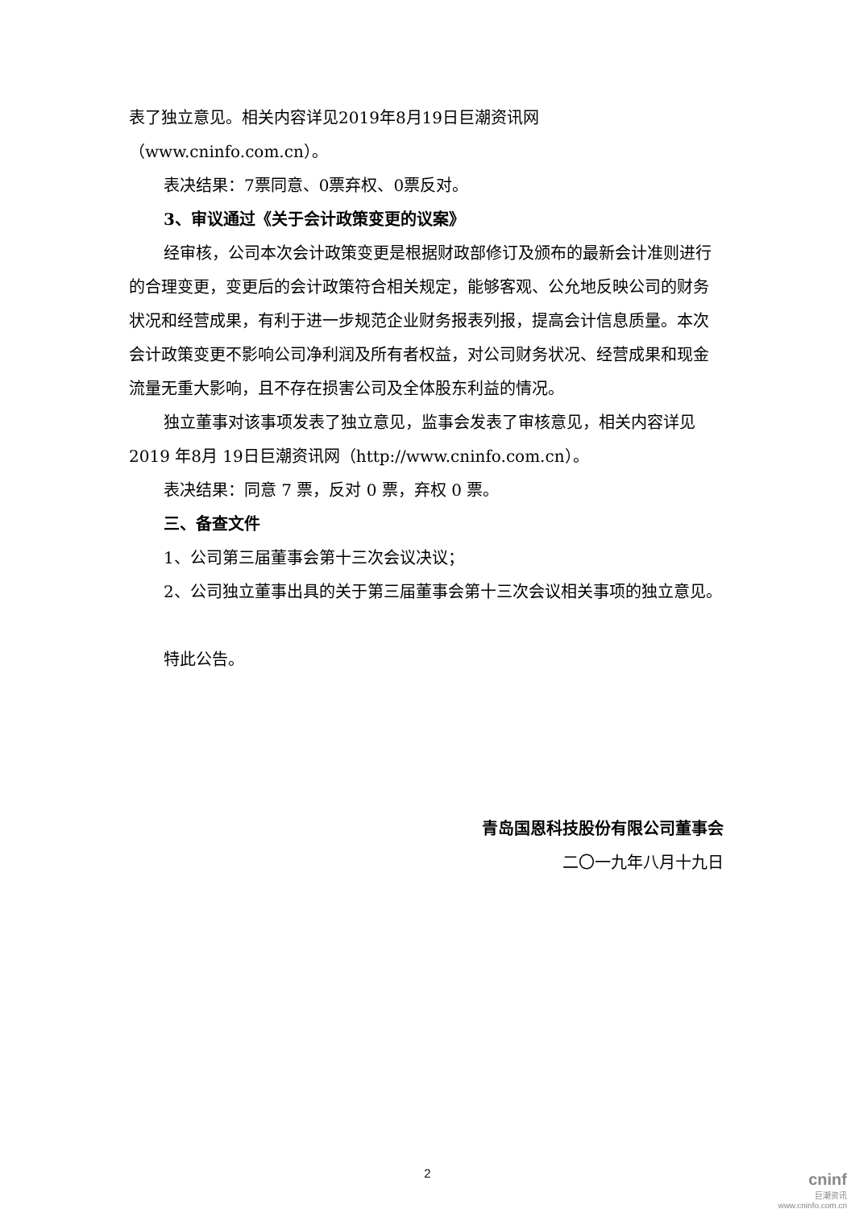表了独立意见。相关内容详见2019年8月19日巨潮资讯网（www.cninfo.com.cn）。
表决结果：7票同意、0票弃权、0票反对。
3、审议通过《关于会计政策变更的议案》
经审核，公司本次会计政策变更是根据财政部修订及颁布的最新会计准则进行的合理变更，变更后的会计政策符合相关规定，能够客观、公允地反映公司的财务状况和经营成果，有利于进一步规范企业财务报表列报，提高会计信息质量。本次会计政策变更不影响公司净利润及所有者权益，对公司财务状况、经营成果和现金流量无重大影响，且不存在损害公司及全体股东利益的情况。
独立董事对该事项发表了独立意见，监事会发表了审核意见，相关内容详见2019 年8月 19日巨潮资讯网（http://www.cninfo.com.cn）。
表决结果：同意 7 票，反对 0 票，弃权 0 票。
三、备查文件
1、公司第三届董事会第十三次会议决议；
2、公司独立董事出具的关于第三届董事会第十三次会议相关事项的独立意见。
特此公告。
青岛国恩科技股份有限公司董事会
二〇一九年八月十九日
2
cninf
巨潮资讯
www.cninfo.com.cn